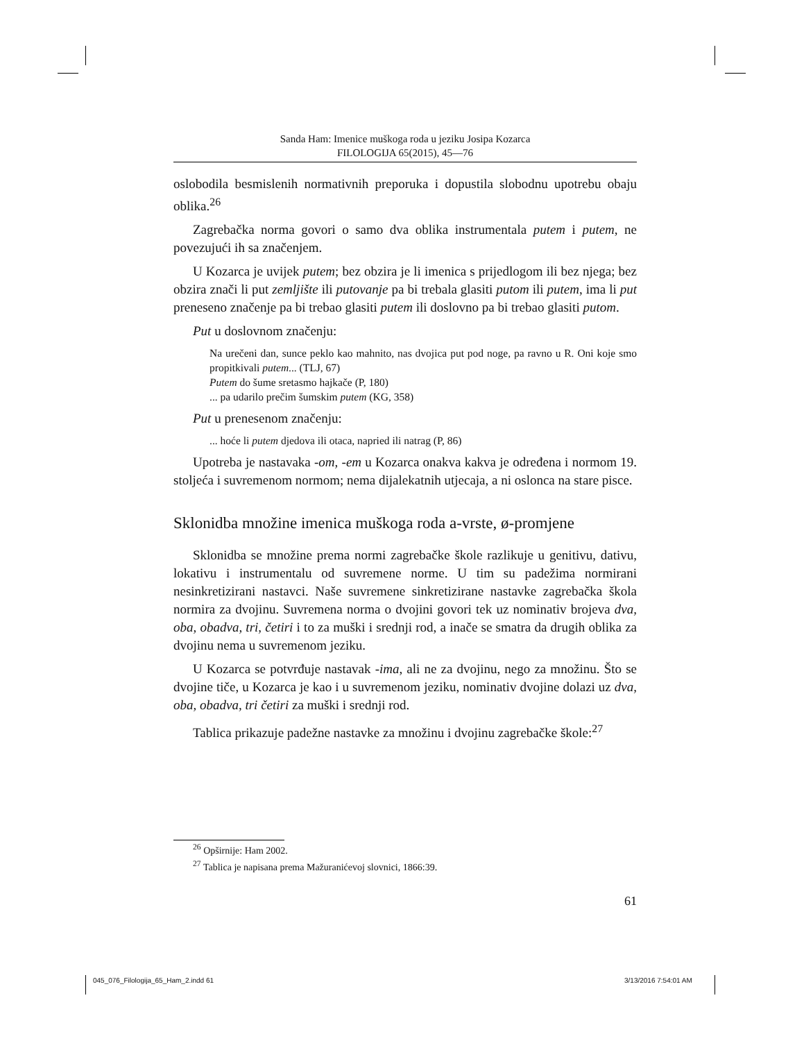Sanda Ham: Imenice muškoga roda u jeziku Josipa Kozarca
FILOLOGIJA 65(2015), 45—76
oslobodila besmislenih normativnih preporuka i dopustila slobodnu upotrebu obaju oblika.<sup>26</sup>
Zagrebačka norma govori o samo dva oblika instrumentala putem i putem, ne povezujući ih sa značenjem.
U Kozarca je uvijek putem; bez obzira je li imenica s prijedlogom ili bez njega; bez obzira znači li put zemljište ili putovanje pa bi trebala glasiti putom ili putem, ima li put preneseno značenje pa bi trebao glasiti putem ili doslovno pa bi trebao glasiti putom.
Put u doslovnom značenju:
Na urečeni dan, sunce peklo kao mahnito, nas dvojica put pod noge, pa ravno u R. Oni koje smo propitkivali putem... (TLJ, 67)
Putem do šume sretasmo hajkače (P, 180)
... pa udarilo prečim šumskim putem (KG, 358)
Put u prenesenom značenju:
... hoće li putem djedova ili otaca, napried ili natrag (P, 86)
Upotreba je nastavaka -om, -em u Kozarca onakva kakva je određena i normom 19. stoljeća i suvremenom normom; nema dijalekatnih utjecaja, a ni oslonca na stare pisce.
Sklonidba množine imenica muškoga roda a-vrste, ø-promjene
Sklonidba se množine prema normi zagrebačke škole razlikuje u genitivu, dativu, lokativu i instrumentalu od suvremene norme. U tim su padežima normirani nesinkretizirani nastavci. Naše suvremene sinkretizirane nastavke zagrebačka škola normira za dvojinu. Suvremena norma o dvojini govori tek uz nominativ brojeva dva, oba, obadva, tri, četiri i to za muški i srednji rod, a inače se smatra da drugih oblika za dvojinu nema u suvremenom jeziku.
U Kozarca se potvrđuje nastavak -ima, ali ne za dvojinu, nego za množinu. Što se dvojine tiče, u Kozarca je kao i u suvremenom jeziku, nominativ dvojine dolazi uz dva, oba, obadva, tri četiri za muški i srednji rod.
Tablica prikazuje padežne nastavke za množinu i dvojinu zagrebačke škole:<sup>27</sup>
<sup>26</sup> Opširnije: Ham 2002.
<sup>27</sup> Tablica je napisana prema Mažuranićevoj slovnici, 1866:39.
61
045_076_Filologija_65_Ham_2.indd 61
3/13/2016 7:54:01 AM